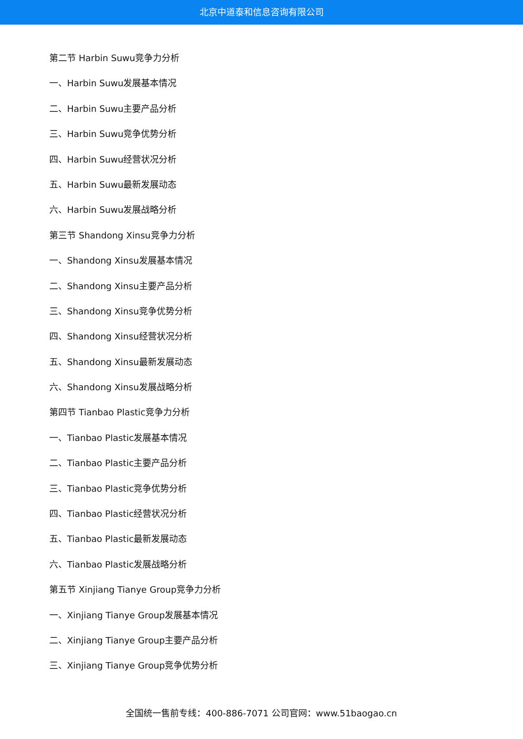北京中道泰和信息咨询有限公司
第二节 Harbin Suwu竞争力分析
一、Harbin Suwu发展基本情况
二、Harbin Suwu主要产品分析
三、Harbin Suwu竞争优势分析
四、Harbin Suwu经营状况分析
五、Harbin Suwu最新发展动态
六、Harbin Suwu发展战略分析
第三节 Shandong Xinsu竞争力分析
一、Shandong Xinsu发展基本情况
二、Shandong Xinsu主要产品分析
三、Shandong Xinsu竞争优势分析
四、Shandong Xinsu经营状况分析
五、Shandong Xinsu最新发展动态
六、Shandong Xinsu发展战略分析
第四节 Tianbao Plastic竞争力分析
一、Tianbao Plastic发展基本情况
二、Tianbao Plastic主要产品分析
三、Tianbao Plastic竞争优势分析
四、Tianbao Plastic经营状况分析
五、Tianbao Plastic最新发展动态
六、Tianbao Plastic发展战略分析
第五节 Xinjiang Tianye Group竞争力分析
一、Xinjiang Tianye Group发展基本情况
二、Xinjiang Tianye Group主要产品分析
三、Xinjiang Tianye Group竞争优势分析
全国统一售前专线：400-886-7071 公司官网：www.51baogao.cn